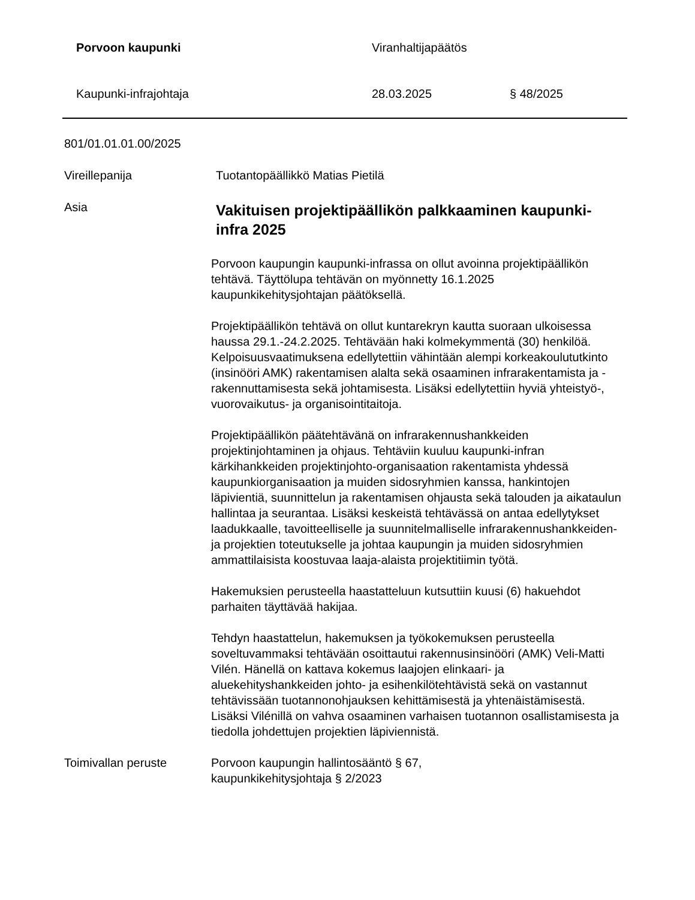Porvoon kaupunki Viranhaltijapäätös
Kaupunki-infrajohtaja 28.03.2025 § 48/2025
801/01.01.01.00/2025
Vireillepanija Tuotantopäällikkö Matias Pietilä
Asia
Vakituisen projektipäällikön palkkaaminen kaupunki-infra 2025
Porvoon kaupungin kaupunki-infrassa on ollut avoinna projektipäällikön tehtävä. Täyttölupa tehtävän on myönnetty 16.1.2025 kaupunkikehitysjohtajan päätöksellä.
Projektipäällikön tehtävä on ollut kuntarekryn kautta suoraan ulkoisessa haussa 29.1.-24.2.2025. Tehtävään haki kolmekymmentä (30) henkilöä. Kelpoisuusvaatimuksena edellytettiin vähintään alempi korkeakoulututkinto (insinööri AMK) rakentamisen alalta sekä osaaminen infrarakentamista ja -rakennuttamisesta sekä johtamisesta. Lisäksi edellytettiin hyviä yhteistyö-, vuorovaikutus- ja organisointitaitoja.
Projektipäällikön päätehtävänä on infrarakennushankkeiden projektinjohtaminen ja ohjaus. Tehtäviin kuuluu kaupunki-infran kärkihankkeiden projektinjohto-organisaation rakentamista yhdessä kaupunkiorganisaation ja muiden sidosryhmien kanssa, hankintojen läpivientiä, suunnittelun ja rakentamisen ohjausta sekä talouden ja aikataulun hallintaa ja seurantaa. Lisäksi keskeistä tehtävässä on antaa edellytykset laadukkaalle, tavoitteelliselle ja suunnitelmalliselle infrarakennushankkeiden- ja projektien toteutukselle ja johtaa kaupungin ja muiden sidosryhmien ammattilaisista koostuvaa laaja-alaista projektitiimin työtä.
Hakemuksien perusteella haastatteluun kutsuttiin kuusi (6) hakuehdot parhaiten täyttävää hakijaa.
Tehdyn haastattelun, hakemuksen ja työkokemuksen perusteella soveltuvammaksi tehtävään osoittautui rakennusinsinööri (AMK) Veli-Matti Vilén. Hänellä on kattava kokemus laajojen elinkaari- ja aluekehityshankkeiden johto- ja esihenkilötehtävistä sekä on vastannut tehtävissään tuotannonohjauksen kehittämisestä ja yhtenäistämisestä. Lisäksi Vilénillä on vahva osaaminen varhaisen tuotannon osallistamisesta ja tiedolla johdettujen projektien läpiviennistä.
Toimivallan peruste Porvoon kaupungin hallintosääntö § 67,
kaupunkikehitysjohtaja § 2/2023